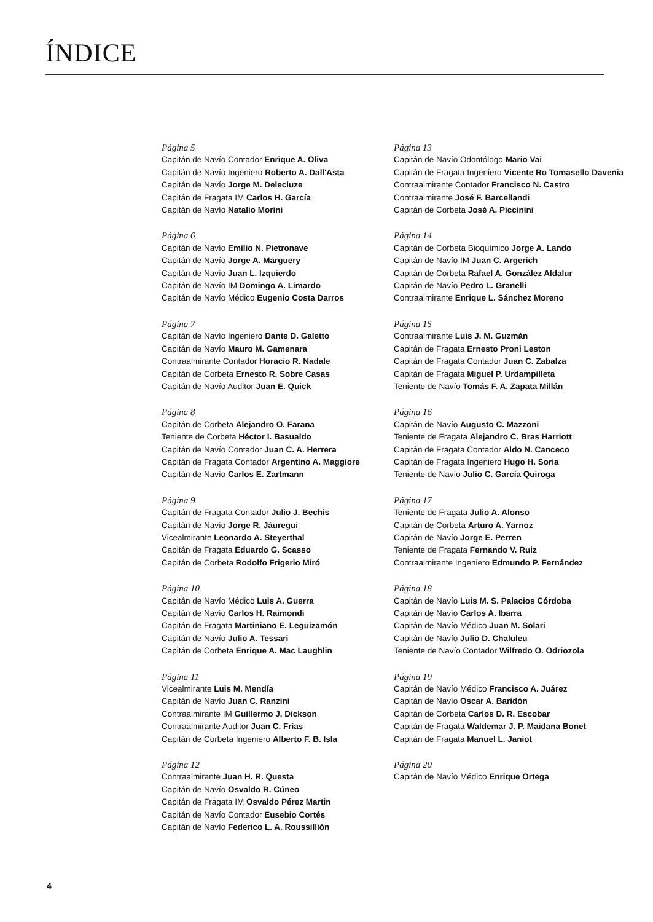ÍNDICE
Página 5
Capitán de Navío Contador Enrique A. Oliva
Capitán de Navío Ingeniero Roberto A. Dall'Asta
Capitán de Navío Jorge M. Delecluze
Capitán de Fragata IM Carlos H. García
Capitán de Navío Natalio Morini
Página 6
Capitán de Navío Emilio N. Pietronave
Capitán de Navío Jorge A. Marguery
Capitán de Navío Juan L. Izquierdo
Capitán de Navío IM Domingo A. Limardo
Capitán de Navío Médico Eugenio Costa Darros
Página 7
Capitán de Navío Ingeniero Dante D. Galetto
Capitán de Navío Mauro M. Gamenara
Contraalmirante Contador Horacio R. Nadale
Capitán de Corbeta Ernesto R. Sobre Casas
Capitán de Navío Auditor Juan E. Quick
Página 8
Capitán de Corbeta Alejandro O. Farana
Teniente de Corbeta Héctor I. Basualdo
Capitán de Navío Contador Juan C. A. Herrera
Capitán de Fragata Contador Argentino A. Maggiore
Capitán de Navío Carlos E. Zartmann
Página 9
Capitán de Fragata Contador Julio J. Bechis
Capitán de Navío Jorge R. Jáuregui
Vicealmirante Leonardo A. Steyerthal
Capitán de Fragata Eduardo G. Scasso
Capitán de Corbeta Rodolfo Frigerio Miró
Página 10
Capitán de Navío Médico Luis A. Guerra
Capitán de Navío Carlos H. Raimondi
Capitán de Fragata Martiniano E. Leguizamón
Capitán de Navío Julio A. Tessari
Capitán de Corbeta Enrique A. Mac Laughlin
Página 11
Vicealmirante Luis M. Mendía
Capitán de Navío Juan C. Ranzini
Contraalmirante IM Guillermo J. Dickson
Contraalmirante Auditor Juan C. Frías
Capitán de Corbeta Ingeniero Alberto F. B. Isla
Página 12
Contraalmirante Juan H. R. Questa
Capitán de Navío Osvaldo R. Cúneo
Capitán de Fragata IM Osvaldo Pérez Martin
Capitán de Navío Contador Eusebio Cortés
Capitán de Navío Federico L. A. Roussillión
Página 13
Capitán de Navío Odontólogo Mario Vai
Capitán de Fragata Ingeniero Vicente Ro Tomasello Davenia
Contraalmirante Contador Francisco N. Castro
Contraalmirante José F. Barcellandi
Capitán de Corbeta José A. Piccinini
Página 14
Capitán de Corbeta Bioquímico Jorge A. Lando
Capitán de Navío IM Juan C. Argerich
Capitán de Corbeta Rafael A. González Aldalur
Capitán de Navío Pedro L. Granelli
Contraalmirante Enrique L. Sánchez Moreno
Página 15
Contraalmirante Luis J. M. Guzmán
Capitán de Fragata Ernesto Proni Leston
Capitán de Fragata Contador Juan C. Zabalza
Capitán de Fragata Miguel P. Urdampilleta
Teniente de Navío Tomás F. A. Zapata Millán
Página 16
Capitán de Navío Augusto C. Mazzoni
Teniente de Fragata Alejandro C. Bras Harriott
Capitán de Fragata Contador Aldo N. Canceco
Capitán de Fragata Ingeniero Hugo H. Soria
Teniente de Navío Julio C. García Quiroga
Página 17
Teniente de Fragata Julio A. Alonso
Capitán de Corbeta Arturo A. Yarnoz
Capitán de Navío Jorge E. Perren
Teniente de Fragata Fernando V. Ruiz
Contraalmirante Ingeniero Edmundo P. Fernández
Página 18
Capitán de Navío Luis M. S. Palacios Córdoba
Capitán de Navío Carlos A. Ibarra
Capitán de Navío Médico Juan M. Solari
Capitán de Navío Julio D. Chaluleu
Teniente de Navío Contador Wilfredo O. Odriozola
Página 19
Capitán de Navío Médico Francisco A. Juárez
Capitán de Navío Oscar A. Baridón
Capitán de Corbeta Carlos D. R. Escobar
Capitán de Fragata Waldemar J. P. Maidana Bonet
Capitán de Fragata Manuel L. Janiot
Página 20
Capitán de Navío Médico Enrique Ortega
4